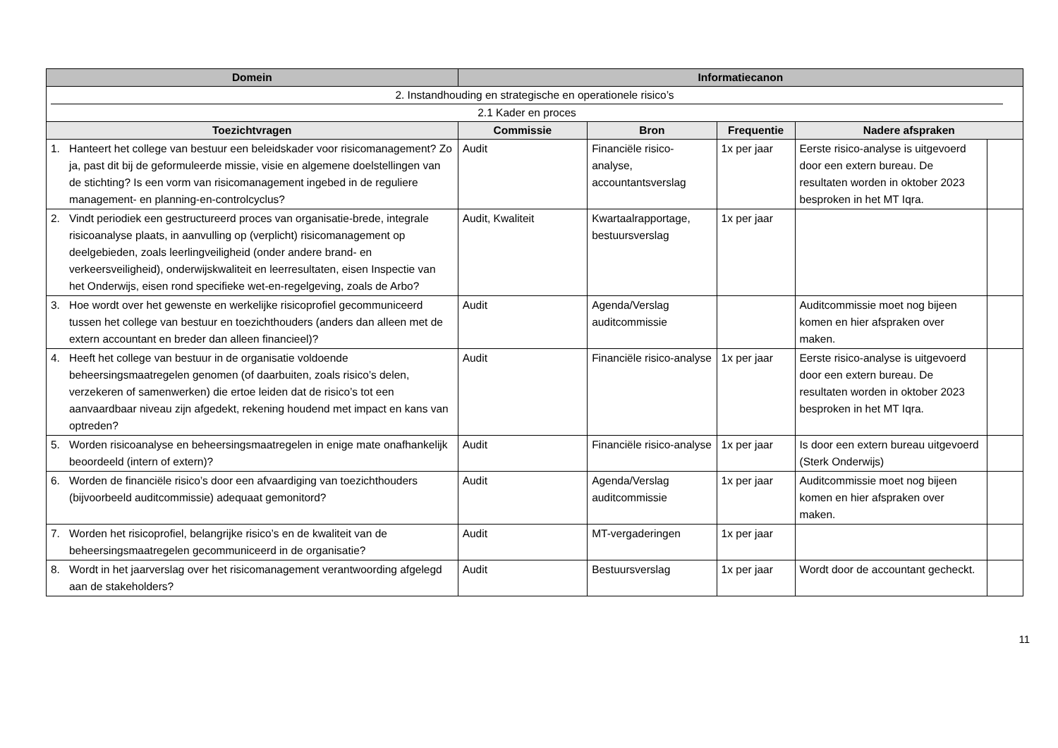| Domein | Informatiecanon | | | | |
| --- | --- | --- | --- | --- | --- |
| 2. Instandhouding en strategische en operationele risico’s 2.1 Kader en proces | | | | | |
| Toezichtvragen | Commissie | Bron | Frequentie | Nadere afspraken | |
| 1. Hanteert het college van bestuur een beleidskader voor risicomanagement? Zo ja, past dit bij de geformuleerde missie, visie en algemene doelstellingen van de stichting? Is een vorm van risicomanagement ingebed in de reguliere management- en planning-en-controlcyclus? | Audit | Financiële risico-analyse, accountantsverslag | 1x per jaar | Eerste risico-analyse is uitgevoerd door een extern bureau. De resultaten worden in oktober 2023 besproken in het MT Iqra. | |
| 2. Vindt periodiek een gestructureerd proces van organisatie-brede, integrale risicoanalyse plaats, in aanvulling op (verplicht) risicomanagement op deelgebieden, zoals leerlingveiligheid (onder andere brand- en verkeersveiligheid), onderwijskwaliteit en leerresultaten, eisen Inspectie van het Onderwijs, eisen rond specifieke wet-en-regelgeving, zoals de Arbo? | Audit, Kwaliteit | Kwartaalrapportage, bestuursverslag | 1x per jaar | | |
| 3. Hoe wordt over het gewenste en werkelijke risicoprofiel gecommuniceerd tussen het college van bestuur en toezichthouders (anders dan alleen met de extern accountant en breder dan alleen financieel)? | Audit | Agenda/Verslag auditcommissie | | Auditcommissie moet nog bijeen komen en hier afspraken over maken. | |
| 4. Heeft het college van bestuur in de organisatie voldoende beheersingsmaatregelen genomen (of daarbuiten, zoals risico’s delen, verzekeren of samenwerken) die ertoe leiden dat de risico’s tot een aanvaardbaar niveau zijn afgedekt, rekening houdend met impact en kans van optreden? | Audit | Financiële risico-analyse | 1x per jaar | Eerste risico-analyse is uitgevoerd door een extern bureau. De resultaten worden in oktober 2023 besproken in het MT Iqra. | |
| 5. Worden risicoanalyse en beheersingsmaatregelen in enige mate onafhankelijk beoordeeld (intern of extern)? | Audit | Financiële risico-analyse | 1x per jaar | Is door een extern bureau uitgevoerd (Sterk Onderwijs) | |
| 6. Worden de financiële risico’s door een afvaardiging van toezichthouders (bijvoorbeeld auditcommissie) adequaat gemonitord? | Audit | Agenda/Verslag auditcommissie | 1x per jaar | Auditcommissie moet nog bijeen komen en hier afspraken over maken. | |
| 7. Worden het risicoprofiel, belangrijke risico’s en de kwaliteit van de beheersingsmaatregelen gecommuniceerd in de organisatie? | Audit | MT-vergaderingen | 1x per jaar | | |
| 8. Wordt in het jaarverslag over het risicomanagement verantwoording afgelegd aan de stakeholders? | Audit | Bestuursverslag | 1x per jaar | Wordt door de accountant gecheckt. | |
11